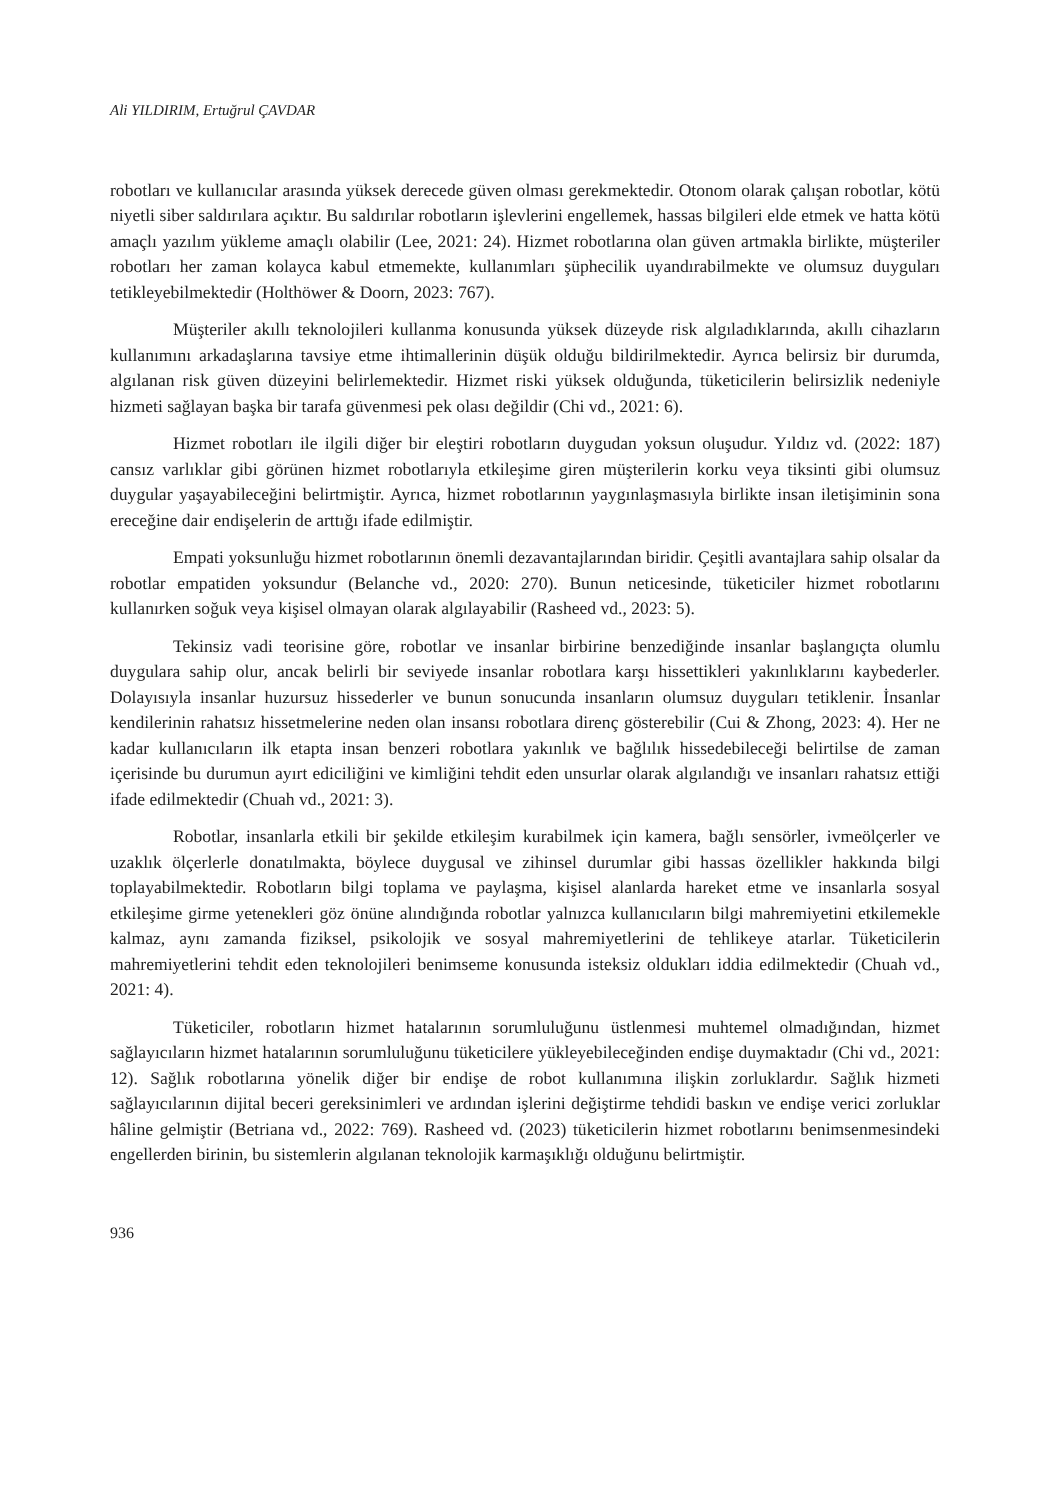Ali YILDIRIM, Ertuğrul ÇAVDAR
robotları ve kullanıcılar arasında yüksek derecede güven olması gerekmektedir. Otonom olarak çalışan robotlar, kötü niyetli siber saldırılara açıktır. Bu saldırılar robotların işlevlerini engellemek, hassas bilgileri elde etmek ve hatta kötü amaçlı yazılım yükleme amaçlı olabilir (Lee, 2021: 24). Hizmet robotlarına olan güven artmakla birlikte, müşteriler robotları her zaman kolayca kabul etmemekte, kullanımları şüphecilik uyandırabilmekte ve olumsuz duyguları tetikleyebilmektedir (Holthöwer & Doorn, 2023: 767).
Müşteriler akıllı teknolojileri kullanma konusunda yüksek düzeyde risk algıladıklarında, akıllı cihazların kullanımını arkadaşlarına tavsiye etme ihtimallerinin düşük olduğu bildirilmektedir. Ayrıca belirsiz bir durumda, algılanan risk güven düzeyini belirlemektedir. Hizmet riski yüksek olduğunda, tüketicilerin belirsizlik nedeniyle hizmeti sağlayan başka bir tarafa güvenmesi pek olası değildir (Chi vd., 2021: 6).
Hizmet robotları ile ilgili diğer bir eleştiri robotların duygudan yoksun oluşudur. Yıldız vd. (2022: 187) cansız varlıklar gibi görünen hizmet robotlarıyla etkileşime giren müşterilerin korku veya tiksinti gibi olumsuz duygular yaşayabileceğini belirtmiştir. Ayrıca, hizmet robotlarının yaygınlaşmasıyla birlikte insan iletişiminin sona ereceğine dair endişelerin de arttığı ifade edilmiştir.
Empati yoksunluğu hizmet robotlarının önemli dezavantajlarından biridir. Çeşitli avantajlara sahip olsalar da robotlar empatiden yoksundur (Belanche vd., 2020: 270). Bunun neticesinde, tüketiciler hizmet robotlarını kullanırken soğuk veya kişisel olmayan olarak algılayabilir (Rasheed vd., 2023: 5).
Tekinsiz vadi teorisine göre, robotlar ve insanlar birbirine benzediğinde insanlar başlangıçta olumlu duygulara sahip olur, ancak belirli bir seviyede insanlar robotlara karşı hissettikleri yakınlıklarını kaybederler. Dolayısıyla insanlar huzursuz hissederler ve bunun sonucunda insanların olumsuz duyguları tetiklenir. İnsanlar kendilerinin rahatsız hissetmelerine neden olan insansı robotlara direnç gösterebilir (Cui & Zhong, 2023: 4). Her ne kadar kullanıcıların ilk etapta insan benzeri robotlara yakınlık ve bağlılık hissedebileceği belirtilse de zaman içerisinde bu durumun ayırt ediciliğini ve kimliğini tehdit eden unsurlar olarak algılandığı ve insanları rahatsız ettiği ifade edilmektedir (Chuah vd., 2021: 3).
Robotlar, insanlarla etkili bir şekilde etkileşim kurabilmek için kamera, bağlı sensörler, ivmeölçerler ve uzaklık ölçerlerle donatılmakta, böylece duygusal ve zihinsel durumlar gibi hassas özellikler hakkında bilgi toplayabilmektedir. Robotların bilgi toplama ve paylaşma, kişisel alanlarda hareket etme ve insanlarla sosyal etkileşime girme yetenekleri göz önüne alındığında robotlar yalnızca kullanıcıların bilgi mahremiyetini etkilemekle kalmaz, aynı zamanda fiziksel, psikolojik ve sosyal mahremiyetlerini de tehlikeye atarlar. Tüketicilerin mahremiyetlerini tehdit eden teknolojileri benimseme konusunda isteksiz oldukları iddia edilmektedir (Chuah vd., 2021: 4).
Tüketiciler, robotların hizmet hatalarının sorumluluğunu üstlenmesi muhtemel olmadığından, hizmet sağlayıcıların hizmet hatalarının sorumluluğunu tüketicilere yükleyebileceğinden endişe duymaktadır (Chi vd., 2021: 12). Sağlık robotlarına yönelik diğer bir endişe de robot kullanımına ilişkin zorluklardır. Sağlık hizmeti sağlayıcılarının dijital beceri gereksinimleri ve ardından işlerini değiştirme tehdidi baskın ve endişe verici zorluklar hâline gelmiştir (Betriana vd., 2022: 769). Rasheed vd. (2023) tüketicilerin hizmet robotlarını benimsenmesindeki engellerden birinin, bu sistemlerin algılanan teknolojik karmaşıklığı olduğunu belirtmiştir.
936